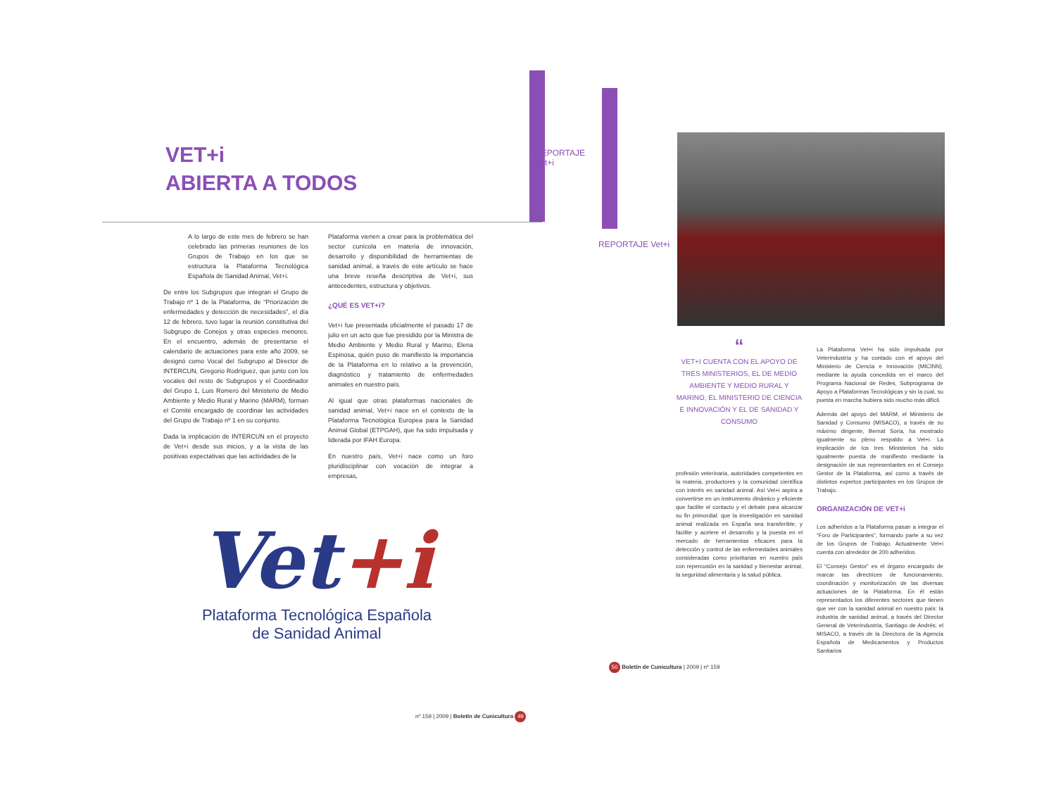VET+i
ABIERTA A TODOS
A lo largo de este mes de febrero se han celebrado las primeras reuniones de los Grupos de Trabajo en los que se estructura la Plataforma Tecnológica Española de Sanidad Animal, Vet+i.
De entre los Subgrupos que integran el Grupo de Trabajo nº 1 de la Plataforma, de “Priorización de enfermedades y detección de necesidades”, el día 12 de febrero, tuvo lugar la reunión constitutiva del Subgrupo de Conejos y otras especies menores. En el encuentro, además de presentarse el calendario de actuaciones para este año 2009, se designó como Vocal del Subgrupo al Director de INTERCUN, Gregorio Rodríguez, que junto con los vocales del resto de Subgrupos y el Coordinador del Grupo 1, Luis Romero del Ministerio de Medio Ambiente y Medio Rural y Marino (MARM), forman el Comité encargado de coordinar las actividades del Grupo de Trabajo nº 1 en su conjunto.
Dada la implicación de INTERCUN en el proyecto de Vet+i desde sus inicios, y a la vista de las positivas expectativas que las actividades de la
Plataforma vienen a crear para la problemática del sector cunícola en materia de innovación, desarrollo y disponibilidad de herramientas de sanidad animal, a través de este artículo se hace una breve reseña descriptiva de Vet+i, sus antecedentes, estructura y objetivos.
¿QUÉ ES VET+i?
Vet+i fue presentada oficialmente el pasado 17 de julio en un acto que fue presidido por la Ministra de Medio Ambiente y Medio Rural y Marino, Elena Espinosa, quién puso de manifiesto la importancia de la Plataforma en lo relativo a la prevención, diagnóstico y tratamiento de enfermedades animales en nuestro país.
Al igual que otras plataformas nacionales de sanidad animal, Vet+i nace en el contexto de la Plataforma Tecnológica Europea para la Sanidad Animal Global (ETPGAH), que ha sido impulsada y liderada por IFAH Europa.
En nuestro país, Vet+i nace como un foro pluridisciplinar con vocación de integrar a empresas,
Vet+i
Plataforma Tecnológica Española
de Sanidad Animal
nº 159 | 2009 | Boletín de Cunicultura 49
REPORTAJE Vet+i
REPORTAJE Vet+i
“
VET+I CUENTA CON EL APOYO DE TRES MINISTERIOS, EL DE MEDIO AMBIENTE Y MEDIO RURAL Y MARINO, EL MINISTERIO DE CIENCIA E INNOVACIÓN Y EL DE SANIDAD Y CONSUMO
profesión veterinaria, autoridades competentes en la materia, productores y la comunidad científica con interés en sanidad animal. Así Vet+i aspira a convertirse en un instrumento dinámico y eficiente que facilite el contacto y el debate para alcanzar su fin primordial: que la investigación en sanidad animal realizada en España sea transferible, y facilite y acelere el desarrollo y la puesta en el mercado de herramientas eficaces para la detección y control de las enfermedades animales consideradas como prioritarias en nuestro país con repercusión en la sanidad y bienestar animal, la seguridad alimentaria y la salud pública.
La Plataforma Vet+i ha sido impulsada por Veterindustria y ha contado con el apoyo del Ministerio de Ciencia e Innovación (MICINN), mediante la ayuda concedida en el marco del Programa Nacional de Redes, Subprograma de Apoyo a Plataformas Tecnológicas y sin la cual, su puesta en marcha hubiera sido mucho más difícil.
Además del apoyo del MARM, el Ministerio de Sanidad y Consumo (MISACO), a través de su máximo dirigente, Bernat Soria, ha mostrado igualmente su pleno respaldo a Vet+i. La implicación de los tres Ministerios ha sido igualmente puesta de manifiesto mediante la designación de sus representantes en el Consejo Gestor de la Plataforma, así como a través de distintos expertos participantes en los Grupos de Trabajo.
ORGANIZACIÓN DE VET+i
Los adheridos a la Plataforma pasan a integrar el “Foro de Participantes”, formando parte a su vez de los Grupos de Trabajo. Actualmente Vet+i cuenta con alrededor de 200 adheridos.
El “Consejo Gestor” es el órgano encargado de marcar las directrices de funcionamiento, coordinación y monitorización de las diversas actuaciones de la Plataforma. En él están representados los diferentes sectores que tienen que ver con la sanidad animal en nuestro país: la industria de sanidad animal, a través del Director General de Veterindustria, Santiago de Andrés; el MISACO, a través de la Directora de la Agencia Española de Medicamentos y Productos Sanitarios
50 Boletín de Cunicultura | 2009 | nº 159